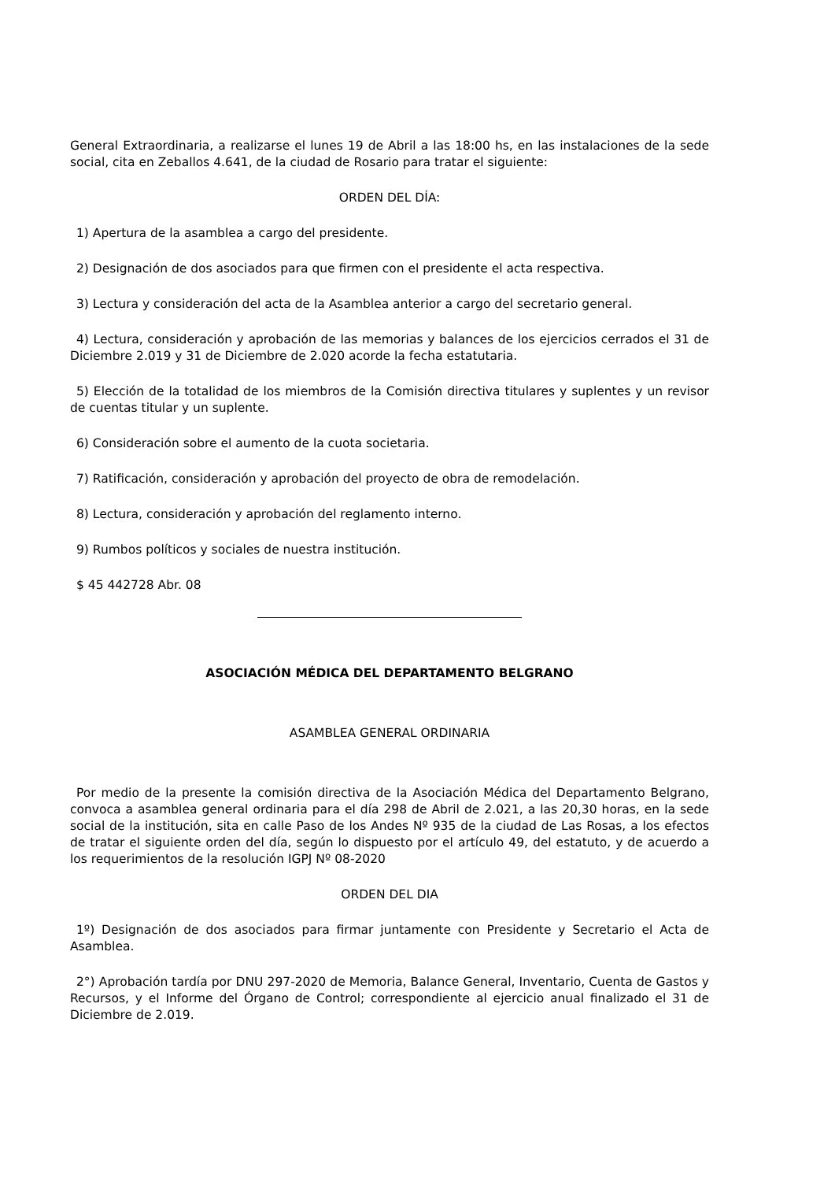General Extraordinaria, a realizarse el lunes 19 de Abril a las 18:00 hs, en las instalaciones de la sede social, cita en Zeballos 4.641, de la ciudad de Rosario para tratar el siguiente:
ORDEN DEL DÍA:
1) Apertura de la asamblea a cargo del presidente.
2) Designación de dos asociados para que firmen con el presidente el acta respectiva.
3) Lectura y consideración del acta de la Asamblea anterior a cargo del secretario general.
4) Lectura, consideración y aprobación de las memorias y balances de los ejercicios cerrados el 31 de Diciembre 2.019 y 31 de Diciembre de 2.020 acorde la fecha estatutaria.
5) Elección de la totalidad de los miembros de la Comisión directiva titulares y suplentes y un revisor de cuentas titular y un suplente.
6) Consideración sobre el aumento de la cuota societaria.
7) Ratificación, consideración y aprobación del proyecto de obra de remodelación.
8) Lectura, consideración y aprobación del reglamento interno.
9) Rumbos políticos y sociales de nuestra institución.
$ 45 442728 Abr. 08
ASOCIACIÓN MÉDICA DEL DEPARTAMENTO BELGRANO
ASAMBLEA GENERAL ORDINARIA
Por medio de la presente la comisión directiva de la Asociación Médica del Departamento Belgrano, convoca a asamblea general ordinaria para el día 298 de Abril de 2.021, a las 20,30 horas, en la sede social de la institución, sita en calle Paso de los Andes Nº 935 de la ciudad de Las Rosas, a los efectos de tratar el siguiente orden del día, según lo dispuesto por el artículo 49, del estatuto, y de acuerdo a los requerimientos de la resolución IGPJ Nº 08-2020
ORDEN DEL DIA
1º) Designación de dos asociados para firmar juntamente con Presidente y Secretario el Acta de Asamblea.
2°) Aprobación tardía por DNU 297-2020 de Memoria, Balance General, Inventario, Cuenta de Gastos y Recursos, y el Informe del Órgano de Control; correspondiente al ejercicio anual finalizado el 31 de Diciembre de 2.019.